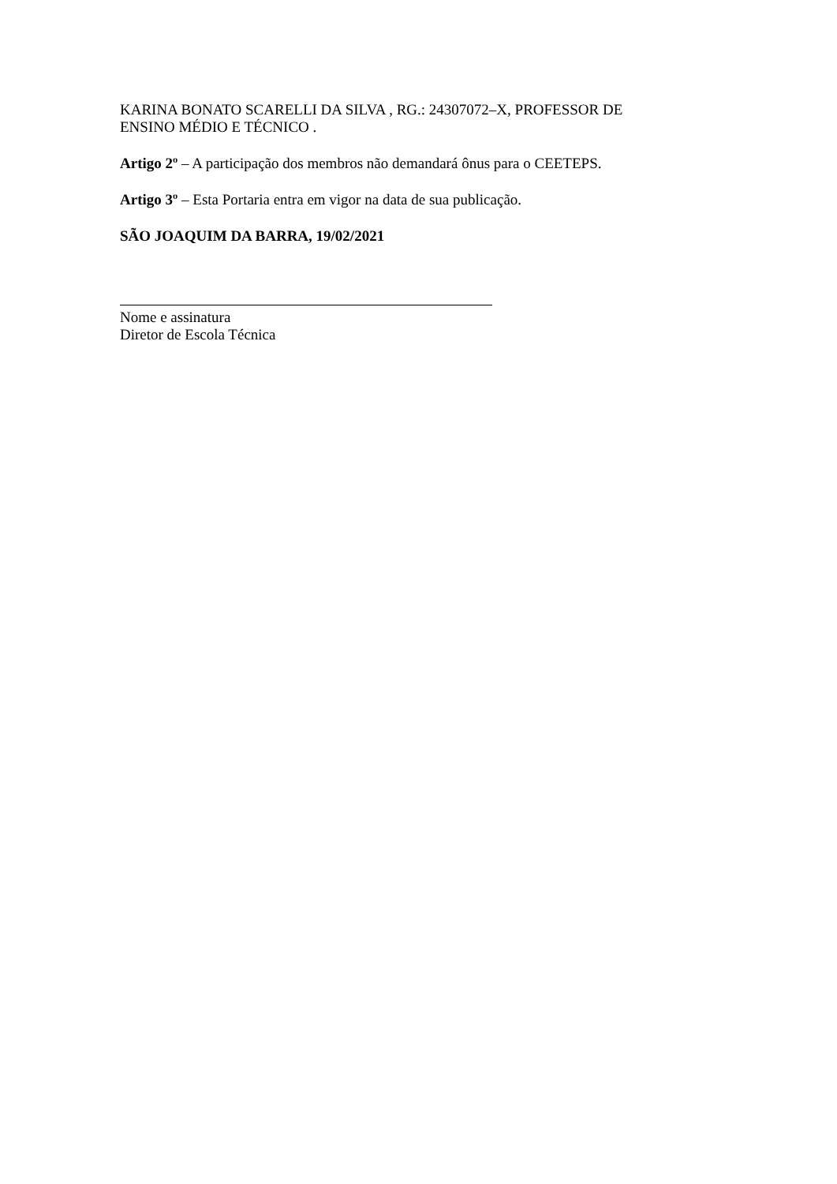KARINA BONATO SCARELLI DA SILVA , RG.: 24307072–X, PROFESSOR DE
ENSINO MÉDIO E TÉCNICO .
Artigo 2º – A participação dos membros não demandará ônus para o CEETEPS.
Artigo 3º – Esta Portaria entra em vigor na data de sua publicação.
SÃO JOAQUIM DA BARRA, 19/02/2021
Nome e assinatura
Diretor de Escola Técnica